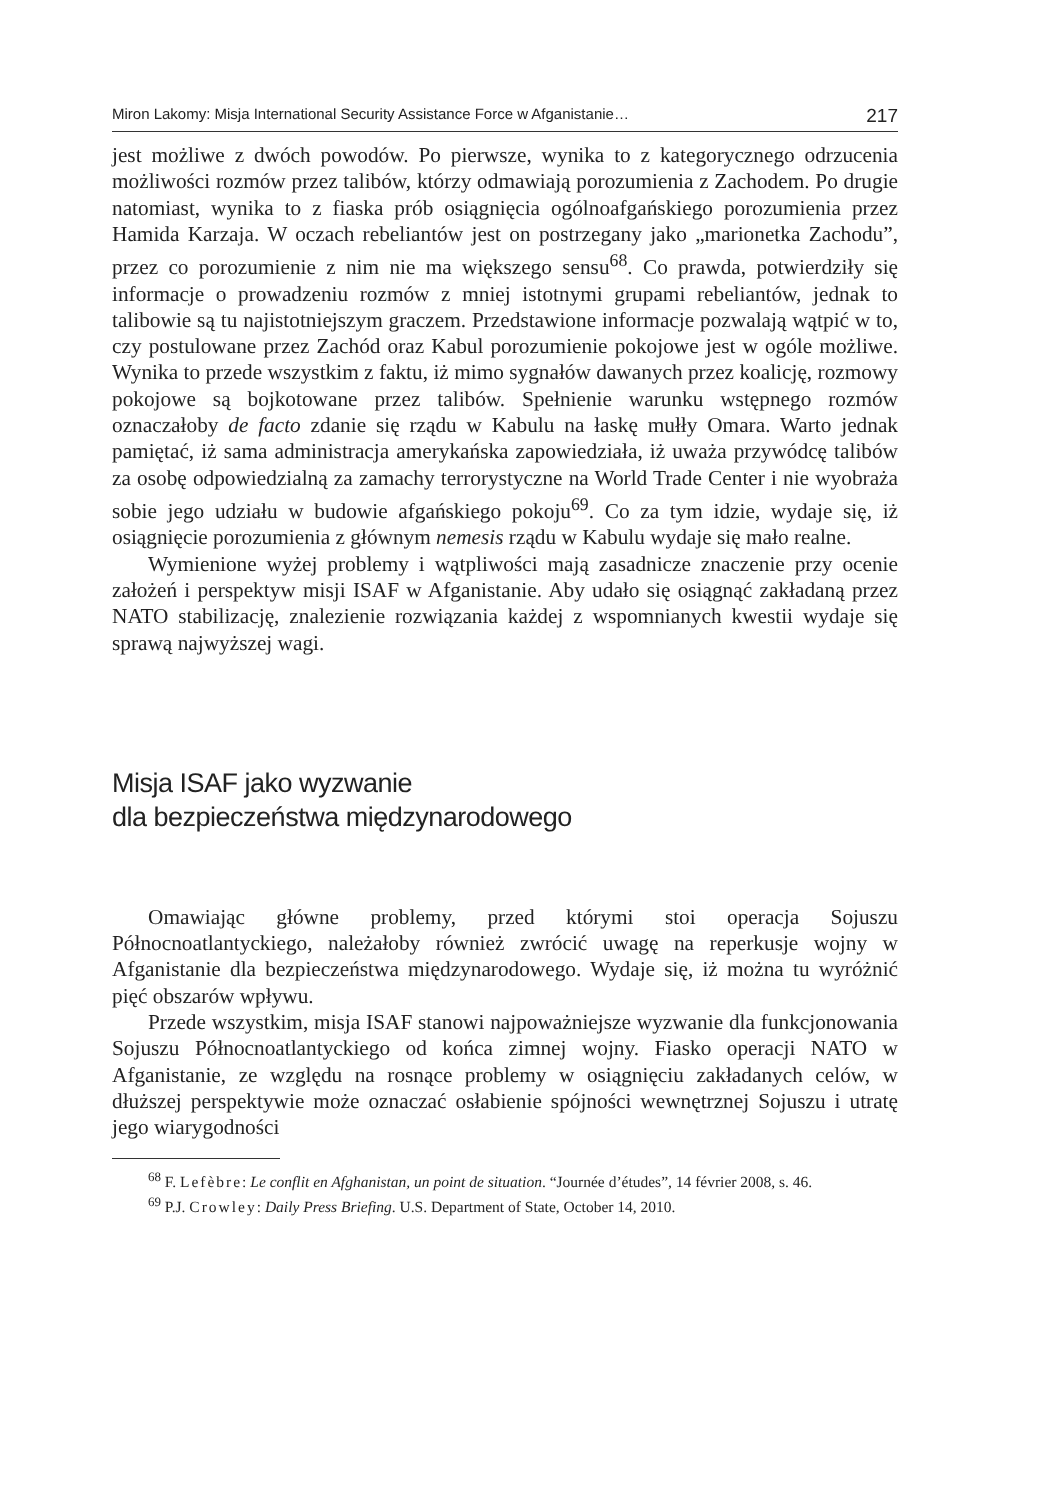Miron Lakomy: Misja International Security Assistance Force w Afganistanie… 217
jest możliwe z dwóch powodów. Po pierwsze, wynika to z kategorycznego odrzucenia możliwości rozmów przez talibów, którzy odmawiają porozumienia z Zachodem. Po drugie natomiast, wynika to z fiaska prób osiągnięcia ogólnoafgańskiego porozumienia przez Hamida Karzaja. W oczach rebeliantów jest on postrzegany jako „marionetka Zachodu”, przez co porozumienie z nim nie ma większego sensu<sup>68</sup>. Co prawda, potwierdziły się informacje o prowadzeniu rozmów z mniej istotnymi grupami rebeliantów, jednak to talibowie są tu najistotniejszym graczem. Przedstawione informacje pozwalają wątpić w to, czy postulowane przez Zachód oraz Kabul porozumienie pokojowe jest w ogóle możliwe. Wynika to przede wszystkim z faktu, iż mimo sygnałów dawanych przez koalicję, rozmowy pokojowe są bojkotowane przez talibów. Spełnienie warunku wstępnego rozmów oznaczałoby de facto zdanie się rządu w Kabulu na łaskę mułły Omara. Warto jednak pamiętać, iż sama administracja amerykańska zapowiedziała, iż uważa przywódcę talibów za osobę odpowiedzialną za zamachy terrorystyczne na World Trade Center i nie wyobraża sobie jego udziału w budowie afgańskiego pokoju<sup>69</sup>. Co za tym idzie, wydaje się, iż osiągnięcie porozumienia z głównym nemesis rządu w Kabulu wydaje się mało realne.
Wymienione wyżej problemy i wątpliwości mają zasadnicze znaczenie przy ocenie założeń i perspektyw misji ISAF w Afganistanie. Aby udało się osiągnąć zakładaną przez NATO stabilizację, znalezienie rozwiązania każdej z wspomnianych kwestii wydaje się sprawą najwyższej wagi.
Misja ISAF jako wyzwanie
dla bezpieczeństwa międzynarodowego
Omawiając główne problemy, przed którymi stoi operacja Sojuszu Północnoatlantyckiego, należałoby również zwrócić uwagę na reperkusje wojny w Afganistanie dla bezpieczeństwa międzynarodowego. Wydaje się, iż można tu wyróżnić pięć obszarów wpływu.
Przede wszystkim, misja ISAF stanowi najpoważniejsze wyzwanie dla funkcjonowania Sojuszu Północnoatlantyckiego od końca zimnej wojny. Fiasko operacji NATO w Afganistanie, ze względu na rosnące problemy w osiągnięciu zakładanych celów, w dłuższej perspektywie może oznaczać osłabienie spójności wewnętrznej Sojuszu i utratę jego wiarygodności
<sup>68</sup> F. Lefèbre: Le conflit en Afghanistan, un point de situation. “Journée d’études”, 14 février 2008, s. 46.
<sup>69</sup> P.J. Crowley: Daily Press Briefing. U.S. Department of State, October 14, 2010.